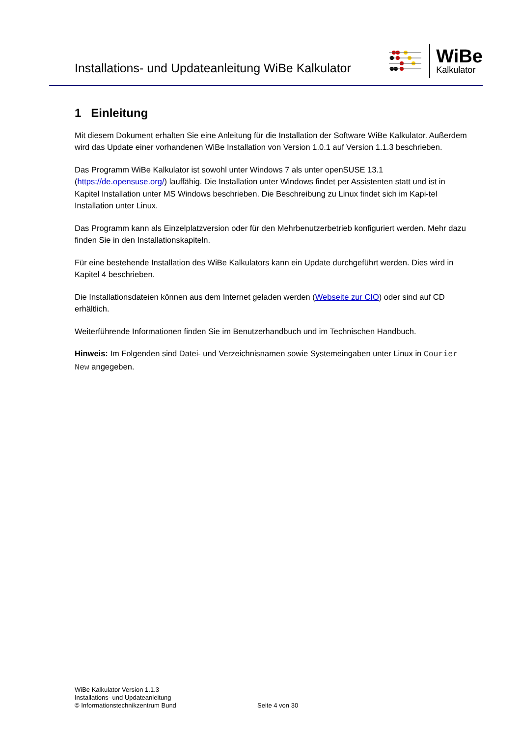Installations- und Updateanleitung WiBe Kalkulator
WiBe
Kalkulator
1 Einleitung
Mit diesem Dokument erhalten Sie eine Anleitung für die Installation der Software WiBe Kalkulator. Außerdem wird das Update einer vorhandenen WiBe Installation von Version 1.0.1 auf Version 1.1.3 beschrieben.
Das Programm WiBe Kalkulator ist sowohl unter Windows 7 als unter openSUSE 13.1 (https://de.opensuse.org/) lauffähig. Die Installation unter Windows findet per Assistenten statt und ist in Kapitel Installation unter MS Windows beschrieben. Die Beschreibung zu Linux findet sich im Kapi-tel Installation unter Linux.
Das Programm kann als Einzelplatzversion oder für den Mehrbenutzerbetrieb konfiguriert werden. Mehr dazu finden Sie in den Installationskapiteln.
Für eine bestehende Installation des WiBe Kalkulators kann ein Update durchgeführt werden. Dies wird in Kapitel 4 beschrieben.
Die Installationsdateien können aus dem Internet geladen werden (Webseite zur CIO) oder sind auf CD erhältlich.
Weiterführende Informationen finden Sie im Benutzerhandbuch und im Technischen Handbuch.
Hinweis: Im Folgenden sind Datei- und Verzeichnisnamen sowie Systemeingaben unter Linux in Courier New angegeben.
WiBe Kalkulator Version 1.1.3
Installations- und Updateanleitung
© Informationstechnikzentrum Bund
Seite 4 von 30